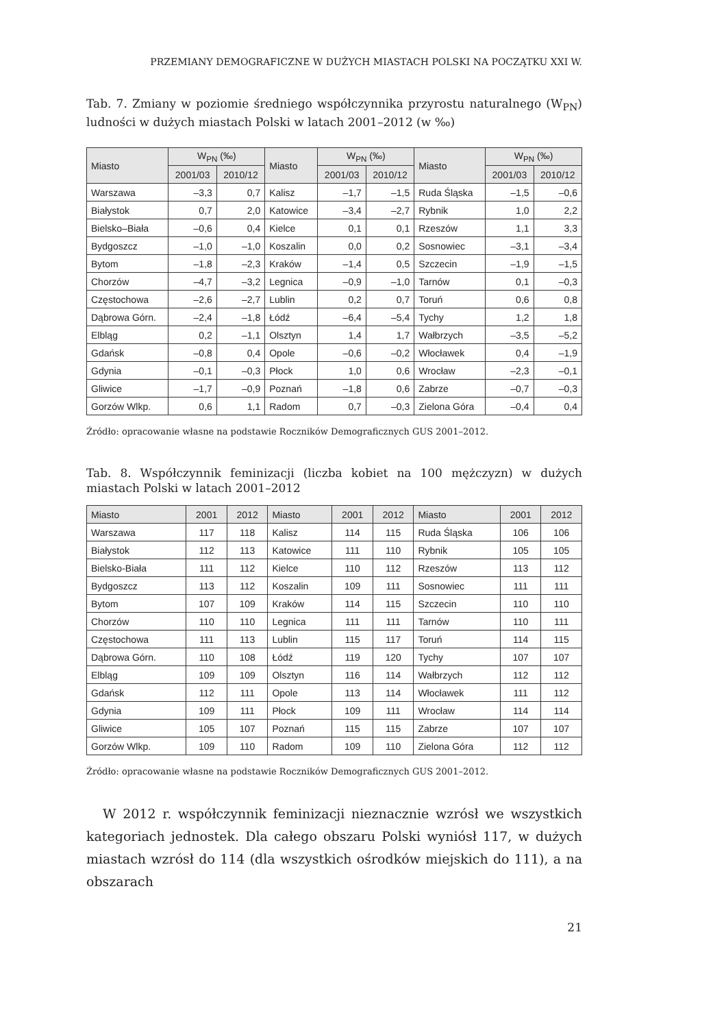PRZEMIANY DEMOGRAFICZNE W DUŻYCH MIASTACH POLSKI NA POCZĄTKU XXI W.
Tab. 7. Zmiany w poziomie średniego współczynnika przyrostu naturalnego (W<sub>PN</sub>) ludności w dużych miastach Polski w latach 2001–2012 (w ‰)
| Miasto | W<sub>PN</sub> (‰) | | Miasto | W<sub>PN</sub> (‰) | | Miasto | W<sub>PN</sub> (‰) | |
| --- | --- | --- | --- | --- | --- | --- | --- | --- |
| | 2001/03 | 2010/12 | | 2001/03 | 2010/12 | | 2001/03 | 2010/12 |
| Warszawa | –3,3 | 0,7 | Kalisz | –1,7 | –1,5 | Ruda Śląska | –1,5 | –0,6 |
| Białystok | 0,7 | 2,0 | Katowice | –3,4 | –2,7 | Rybnik | 1,0 | 2,2 |
| Bielsko–Biała | –0,6 | 0,4 | Kielce | 0,1 | 0,1 | Rzeszów | 1,1 | 3,3 |
| Bydgoszcz | –1,0 | –1,0 | Koszalin | 0,0 | 0,2 | Sosnowiec | –3,1 | –3,4 |
| Bytom | –1,8 | –2,3 | Kraków | –1,4 | 0,5 | Szczecin | –1,9 | –1,5 |
| Chorzów | –4,7 | –3,2 | Legnica | –0,9 | –1,0 | Tarnów | 0,1 | –0,3 |
| Częstochowa | –2,6 | –2,7 | Lublin | 0,2 | 0,7 | Toruń | 0,6 | 0,8 |
| Dąbrowa Górn. | –2,4 | –1,8 | Łódź | –6,4 | –5,4 | Tychy | 1,2 | 1,8 |
| Elbląg | 0,2 | –1,1 | Olsztyn | 1,4 | 1,7 | Wałbrzych | –3,5 | –5,2 |
| Gdańsk | –0,8 | 0,4 | Opole | –0,6 | –0,2 | Włocławek | 0,4 | –1,9 |
| Gdynia | –0,1 | –0,3 | Płock | 1,0 | 0,6 | Wrocław | –2,3 | –0,1 |
| Gliwice | –1,7 | –0,9 | Poznań | –1,8 | 0,6 | Zabrze | –0,7 | –0,3 |
| Gorzów Wlkp. | 0,6 | 1,1 | Radom | 0,7 | –0,3 | Zielona Góra | –0,4 | 0,4 |
Źródło: opracowanie własne na podstawie Roczników Demograficznych GUS 2001–2012.
Tab. 8. Współczynnik feminizacji (liczba kobiet na 100 mężczyzn) w dużych miastach Polski w latach 2001–2012
| Miasto | 2001 | 2012 | Miasto | 2001 | 2012 | Miasto | 2001 | 2012 |
| --- | --- | --- | --- | --- | --- | --- | --- | --- |
| Warszawa | 117 | 118 | Kalisz | 114 | 115 | Ruda Śląska | 106 | 106 |
| Białystok | 112 | 113 | Katowice | 111 | 110 | Rybnik | 105 | 105 |
| Bielsko-Biała | 111 | 112 | Kielce | 110 | 112 | Rzeszów | 113 | 112 |
| Bydgoszcz | 113 | 112 | Koszalin | 109 | 111 | Sosnowiec | 111 | 111 |
| Bytom | 107 | 109 | Kraków | 114 | 115 | Szczecin | 110 | 110 |
| Chorzów | 110 | 110 | Legnica | 111 | 111 | Tarnów | 110 | 111 |
| Częstochowa | 111 | 113 | Lublin | 115 | 117 | Toruń | 114 | 115 |
| Dąbrowa Górn. | 110 | 108 | Łódź | 119 | 120 | Tychy | 107 | 107 |
| Elbląg | 109 | 109 | Olsztyn | 116 | 114 | Wałbrzych | 112 | 112 |
| Gdańsk | 112 | 111 | Opole | 113 | 114 | Włocławek | 111 | 112 |
| Gdynia | 109 | 111 | Płock | 109 | 111 | Wrocław | 114 | 114 |
| Gliwice | 105 | 107 | Poznań | 115 | 115 | Zabrze | 107 | 107 |
| Gorzów Wlkp. | 109 | 110 | Radom | 109 | 110 | Zielona Góra | 112 | 112 |
Źródło: opracowanie własne na podstawie Roczników Demograficznych GUS 2001–2012.
W 2012 r. współczynnik feminizacji nieznacznie wzrósł we wszystkich kategoriach jednostek. Dla całego obszaru Polski wyniósł 117, w dużych miastach wzrósł do 114 (dla wszystkich ośrodków miejskich do 111), a na obszarach
21